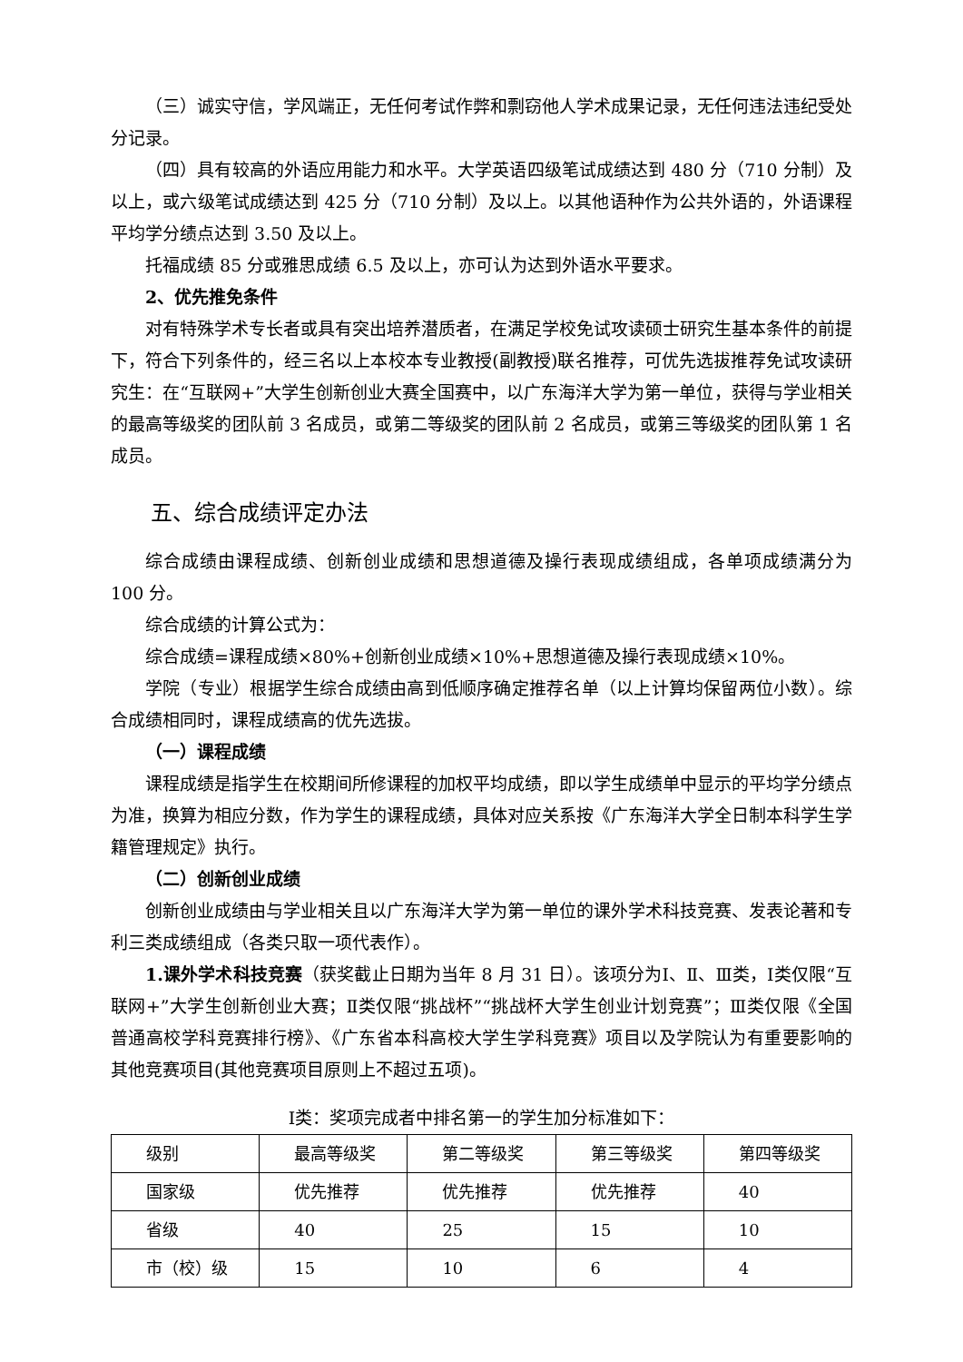（三）诚实守信，学风端正，无任何考试作弊和剽窃他人学术成果记录，无任何违法违纪受处分记录。
（四）具有较高的外语应用能力和水平。大学英语四级笔试成绩达到 480 分（710 分制）及以上，或六级笔试成绩达到 425 分（710 分制）及以上。以其他语种作为公共外语的，外语课程平均学分绩点达到 3.50 及以上。
托福成绩 85 分或雅思成绩 6.5 及以上，亦可认为达到外语水平要求。
2、优先推免条件
对有特殊学术专长者或具有突出培养潜质者，在满足学校免试攻读硕士研究生基本条件的前提下，符合下列条件的，经三名以上本校本专业教授(副教授)联名推荐，可优先选拔推荐免试攻读研究生：在“互联网+”大学生创新创业大赛全国赛中，以广东海洋大学为第一单位，获得与学业相关的最高等级奖的团队前 3 名成员，或第二等级奖的团队前 2 名成员，或第三等级奖的团队第 1 名成员。
五、综合成绩评定办法
综合成绩由课程成绩、创新创业成绩和思想道德及操行表现成绩组成，各单项成绩满分为 100 分。
综合成绩的计算公式为：
综合成绩=课程成绩×80%+创新创业成绩×10%+思想道德及操行表现成绩×10%。
学院（专业）根据学生综合成绩由高到低顺序确定推荐名单（以上计算均保留两位小数）。综合成绩相同时，课程成绩高的优先选拔。
（一）课程成绩
课程成绩是指学生在校期间所修课程的加权平均成绩，即以学生成绩单中显示的平均学分绩点为准，换算为相应分数，作为学生的课程成绩，具体对应关系按《广东海洋大学全日制本科学生学籍管理规定》执行。
（二）创新创业成绩
创新创业成绩由与学业相关且以广东海洋大学为第一单位的课外学术科技竞赛、发表论著和专利三类成绩组成（各类只取一项代表作）。
1.课外学术科技竞赛（获奖截止日期为当年 8 月 31 日）。该项分为Ⅰ、Ⅱ、Ⅲ类，Ⅰ类仅限“互联网+”大学生创新创业大赛；Ⅱ类仅限“挑战杯”“挑战杯大学生创业计划竞赛”；Ⅲ类仅限《全国普通高校学科竞赛排行榜》、《广东省本科高校大学生学科竞赛》项目以及学院认为有重要影响的其他竞赛项目(其他竞赛项目原则上不超过五项)。
Ⅰ类：奖项完成者中排名第一的学生加分标准如下：
| 级别 | 最高等级奖 | 第二等级奖 | 第三等级奖 | 第四等级奖 |
| 国家级 | 优先推荐 | 优先推荐 | 优先推荐 | 40 |
| 省级 | 40 | 25 | 15 | 10 |
| 市（校）级 | 15 | 10 | 6 | 4 |